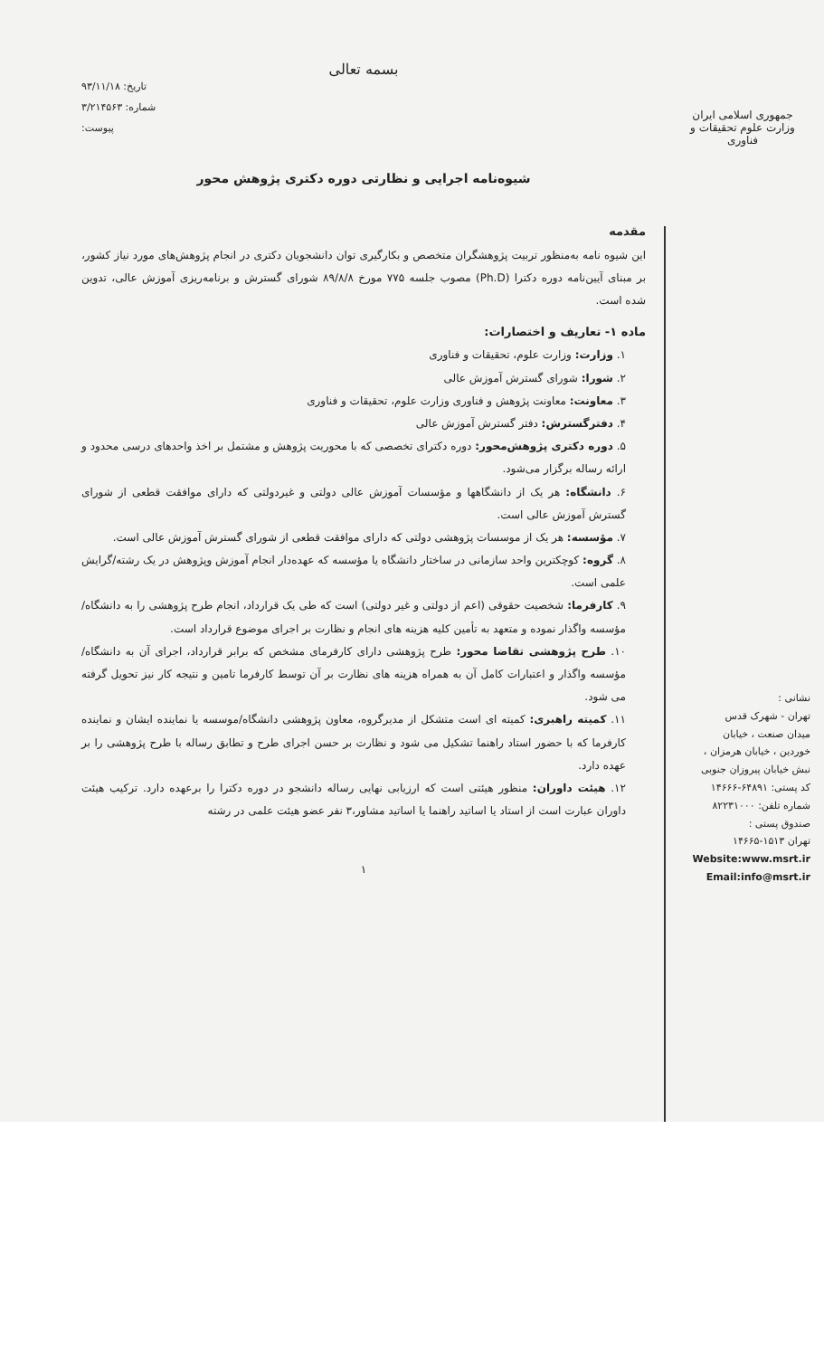جمهوری اسلامی ایران
وزارت علوم تحقیقات و فناوری
نشانی :
تهران - شهرک قدس
میدان صنعت ، خیابان
خوردین ، خیابان هرمزان ،
نبش خیابان پیروزان جنوبی
کد پستی: ۶۴۸۹۱-۱۴۶۶۶
شماره تلفن: ۸۲۲۳۱۰۰۰
صندوق پستی :
تهران ۱۵۱۳-۱۴۶۶۵
Website:www.msrt.ir
Email:info@msrt.ir
بسمه تعالی
تاریخ: ۹۳/۱۱/۱۸
شماره: ۳/۲۱۴۵۶۳
پیوست:
شیوه‌نامه اجرایی و نظارتی دوره دکتری پژوهش محور
مقدمه
این شیوه نامه به‌منظور تربیت پژوهشگران متخصص و بکارگیری توان دانشجویان دکتری در انجام پژوهش‌های مورد نیاز کشور، بر مبنای آیین‌نامه دوره دکترا (Ph.D) مصوب جلسه ۷۷۵ مورخ ۸۹/۸/۸ شورای گسترش و برنامه‌ریزی آموزش عالی، تدوین شده است.
ماده ۱- تعاریف و اختصارات:
۱. وزارت: وزارت علوم، تحقیقات و فناوری
۲. شورا: شورای گسترش آموزش عالی
۳. معاونت: معاونت پژوهش و فناوری وزارت علوم، تحقیقات و فناوری
۴. دفترگسترش: دفتر گسترش آموزش عالی
۵. دوره دکتری پژوهش‌محور: دوره دکترای تخصصی که با محوریت پژوهش و مشتمل بر اخذ واحدهای درسی محدود و ارائه رساله برگزار می‌شود.
۶. دانشگاه: هر یک از دانشگاهها و مؤسسات آموزش عالی دولتی و غیردولتی که دارای موافقت قطعی از شورای گسترش آموزش عالی است.
۷. مؤسسه: هر یک از موسسات پژوهشی دولتی که دارای موافقت قطعی از شورای گسترش آموزش عالی است.
۸. گروه: کوچکترین واحد سازمانی در ساختار دانشگاه یا مؤسسه که عهده‌دار انجام آموزش وپژوهش در یک رشته/گرایش علمی است.
۹. کارفرما: شخصیت حقوقی (اعم از دولتی و غیر دولتی) است که طی یک قرارداد، انجام طرح پژوهشی را به دانشگاه/مؤسسه واگذار نموده و متعهد به تأمین کلیه هزینه های انجام و نظارت بر اجرای موضوع قرارداد است.
۱۰. طرح پژوهشی تقاضا محور: طرح پژوهشی دارای کارفرمای مشخص که برابر قرارداد، اجرای آن به دانشگاه/مؤسسه واگذار و اعتبارات کامل آن به همراه هزینه های نظارت بر آن توسط کارفرما تامین و نتیجه کار نیز تحویل گرفته می شود.
۱۱. کمیته راهبری: کمیته ای است متشکل از مدیرگروه، معاون پژوهشی دانشگاه/موسسه یا نماینده ایشان و نماینده کارفرما که با حضور استاد راهنما تشکیل می شود و نظارت بر حسن اجرای طرح و تطابق رساله با طرح پژوهشی را بر عهده دارد.
۱۲. هیئت داوران: منظور هیئتی است که ارزیابی نهایی رساله دانشجو در دوره دکترا را برعهده دارد. ترکیب هیئت داوران عبارت است از استاد یا اساتید راهنما یا اساتید مشاور،۳ نفر عضو هیئت علمی در رشته
۱